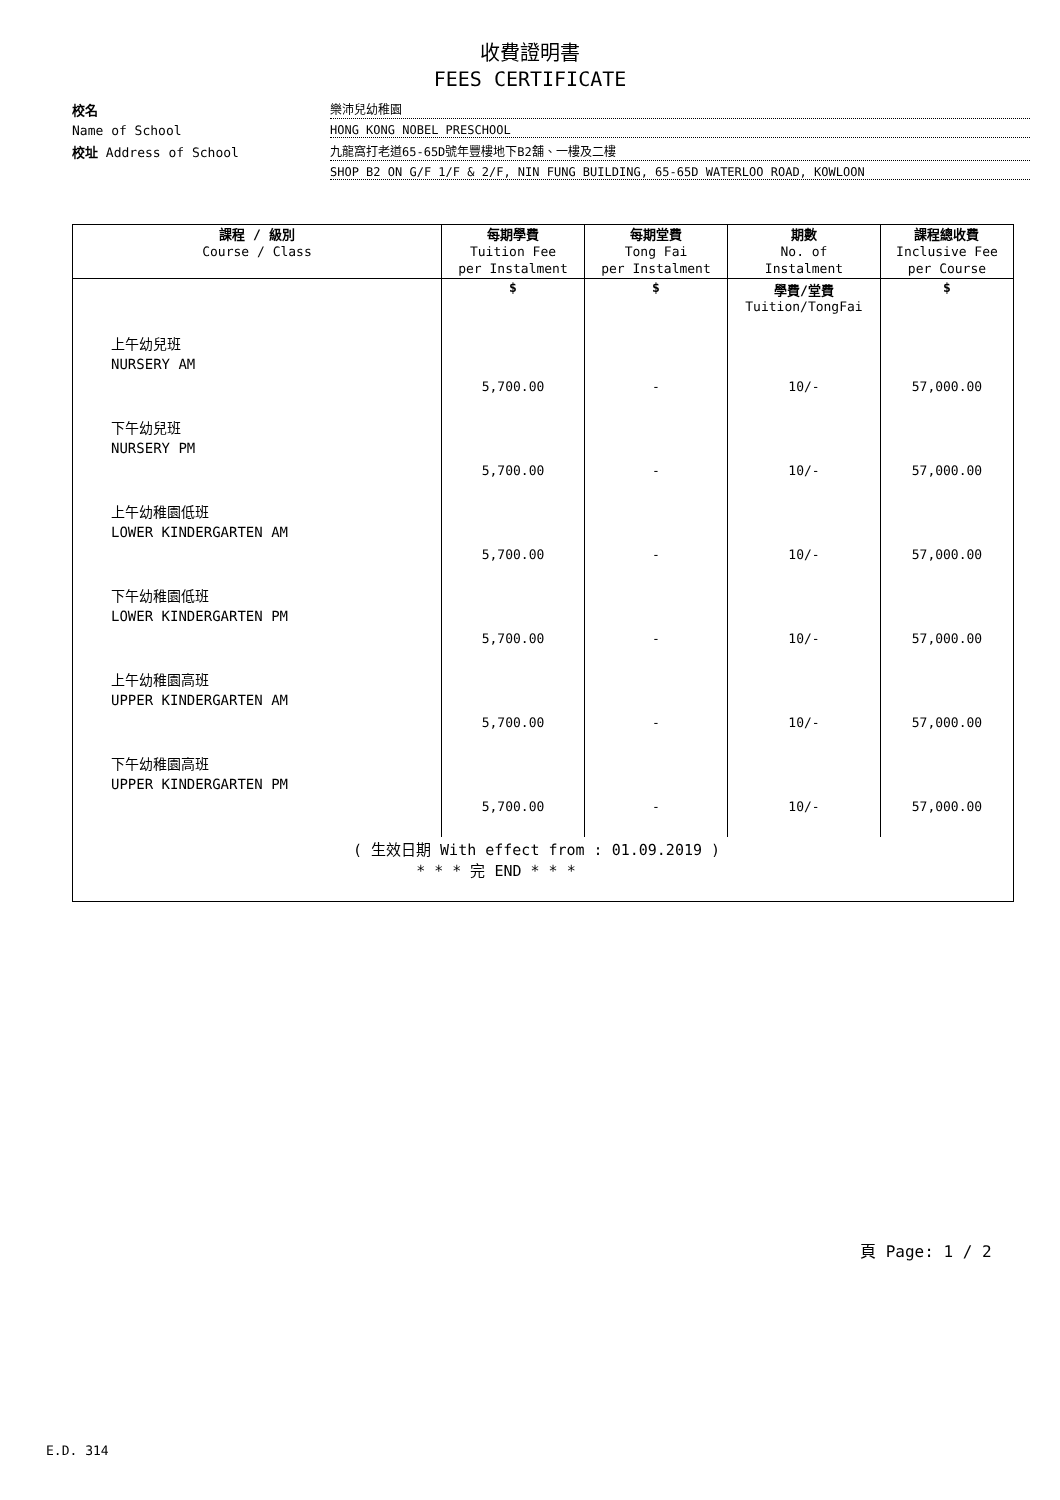收費證明書
FEES CERTIFICATE
校名
樂沛兒幼稚園
Name of School
HONG KONG NOBEL PRESCHOOL
校址 Address of School
九龍窩打老道65-65D號年豐樓地下B2舖、一樓及二樓
SHOP B2 ON G/F 1/F & 2/F, NIN FUNG BUILDING, 65-65D WATERLOO ROAD, KOWLOON
| 課程 / 級別 Course / Class | 每期學費 Tuition Fee per Instalment | 每期堂費 Tong Fai per Instalment | 期數 No. of Instalment | 課程總收費 Inclusive Fee per Course |
| --- | --- | --- | --- | --- |
| | $ | $ | 學費/堂費 Tuition/TongFai | $ |
| 上午幼兒班 NURSERY AM | 5,700.00 | - | 10/- | 57,000.00 |
| 下午幼兒班 NURSERY PM | 5,700.00 | - | 10/- | 57,000.00 |
| 上午幼稚園低班 LOWER KINDERGARTEN AM | 5,700.00 | - | 10/- | 57,000.00 |
| 下午幼稚園低班 LOWER KINDERGARTEN PM | 5,700.00 | - | 10/- | 57,000.00 |
| 上午幼稚園高班 UPPER KINDERGARTEN AM | 5,700.00 | - | 10/- | 57,000.00 |
| 下午幼稚園高班 UPPER KINDERGARTEN PM | 5,700.00 | - | 10/- | 57,000.00 |
| ( 生效日期 With effect from : 01.09.2019 ) * * * 完 END * * * | | | | |
頁 Page: 1 / 2
E.D. 314